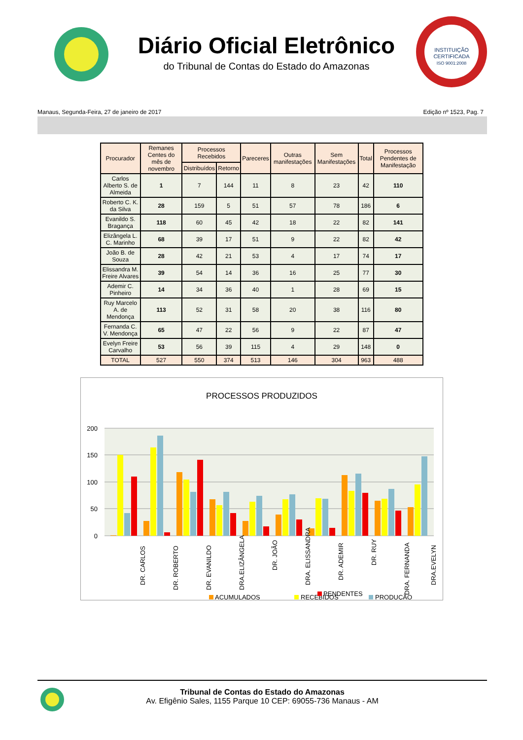Diário Oficial Eletrônico
do Tribunal de Contas do Estado do Amazonas
INSTITUIÇÃO
CERTIFICADA
ISO 9001:2008
Manaus, Segunda-Feira, 27 de janeiro de 2017 Edição nº 1523, Pag. 7
| Procurador | Remanes Centes do mês de novembro | Processos Recebidos | | Pareceres | Outras manifestações | Sem Manifestações | Total | Processos Pendentes de Manifestação |
| --- | --- | --- | --- | --- | --- | --- | --- | --- |
| | | Distribuídos | Retorno | | | | | |
| Carlos Alberto S. de Almeida | 1 | 7 | 144 | 11 | 8 | 23 | 42 | 110 |
| Roberto C. K. da Silva | 28 | 159 | 5 | 51 | 57 | 78 | 186 | 6 |
| Evanildo S. Bragança | 118 | 60 | 45 | 42 | 18 | 22 | 82 | 141 |
| Elizângela L. C. Marinho | 68 | 39 | 17 | 51 | 9 | 22 | 82 | 42 |
| João B. de Souza | 28 | 42 | 21 | 53 | 4 | 17 | 74 | 17 |
| Elissandra M. Freire Alvares | 39 | 54 | 14 | 36 | 16 | 25 | 77 | 30 |
| Ademir C. Pinheiro | 14 | 34 | 36 | 40 | 1 | 28 | 69 | 15 |
| Ruy Marcelo A. de Mendonça | 113 | 52 | 31 | 58 | 20 | 38 | 116 | 80 |
| Fernanda C. V. Mendonça | 65 | 47 | 22 | 56 | 9 | 22 | 87 | 47 |
| Evelyn Freire Carvalho | 53 | 56 | 39 | 115 | 4 | 29 | 148 | 0 |
| TOTAL | 527 | 550 | 374 | 513 | 146 | 304 | 963 | 488 |
PROCESSOS PRODUZIDOS
200
150
100
50
0
DR. CARLOS
DR. ROBERTO
DR. EVANILDO
DRA.ELIZÂNGELA
DR. JOÃO
DRA. ELISSANDRA
DR. ADEMIR
DR. RUY
DRA. FERNANDA
DRA.EVELYN
ACUMULADOS
RECEBIDOS
PRODUÇÃO
PENDENTES
Tribunal de Contas do Estado do Amazonas
Av. Efigênio Sales, 1155 Parque 10 CEP: 69055-736 Manaus - AM